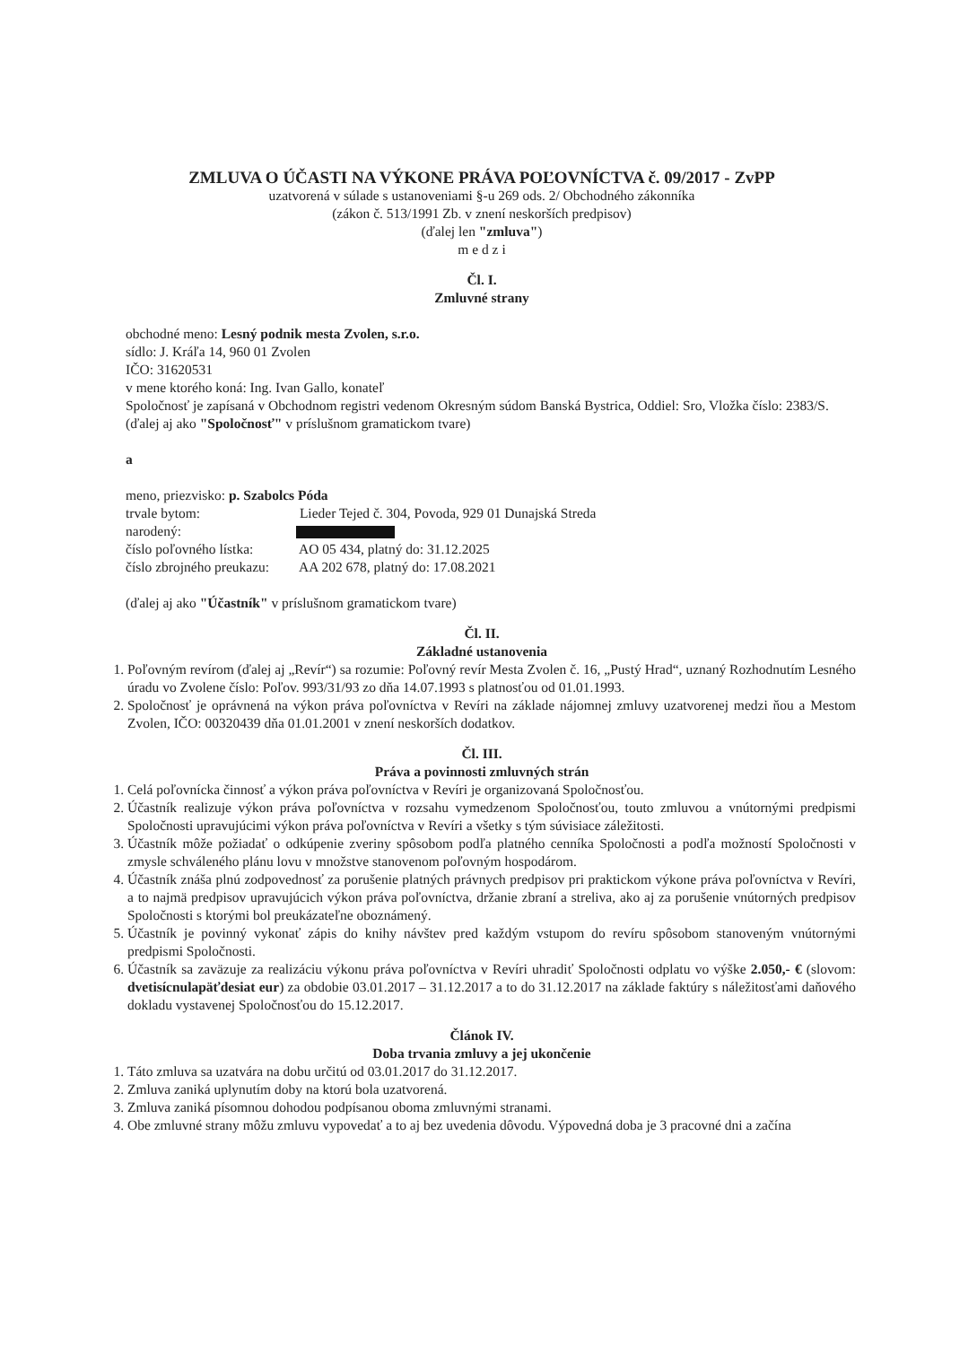ZMLUVA O ÚČASTI NA VÝKONE PRÁVA POĽOVNÍCTVA č. 09/2017 - ZvPP
uzatvorená v súlade s ustanoveniami §-u 269 ods. 2/ Obchodného zákonníka
(zákon č. 513/1991 Zb. v znení neskorších predpisov)
(ďalej len "zmluva")
m e d z i
Čl. I.
Zmluvné strany
obchodné meno: Lesný podnik mesta Zvolen, s.r.o.
sídlo: J. Kráľa 14, 960 01 Zvolen
IČO: 31620531
v mene ktorého koná: Ing. Ivan Gallo, konateľ
Spoločnosť je zapísaná v Obchodnom registri vedenom Okresným súdom Banská Bystrica, Oddiel: Sro, Vložka číslo: 2383/S.
(ďalej aj ako "Spoločnosť" v príslušnom gramatickom tvare)
a
meno, priezvisko: p. Szabolcs Póda
trvale bytom: Lieder Tejed č. 304, Povoda, 929 01 Dunajská Streda
narodený:
číslo poľovného lístka: AO 05 434, platný do: 31.12.2025
číslo zbrojného preukazu: AA 202 678, platný do: 17.08.2021
(ďalej aj ako "Účastník" v príslušnom gramatickom tvare)
Čl. II.
Základné ustanovenia
1. Poľovným revírom (ďalej aj „Revír“) sa rozumie: Poľovný revír Mesta Zvolen č. 16, „Pustý Hrad“, uznaný Rozhodnutím Lesného úradu vo Zvolene číslo: Poľov. 993/31/93 zo dňa 14.07.1993 s platnosťou od 01.01.1993.
2. Spoločnosť je oprávnená na výkon práva poľovníctva v Revíri na základe nájomnej zmluvy uzatvorenej medzi ňou a Mestom Zvolen, IČO: 00320439 dňa 01.01.2001 v znení neskorších dodatkov.
Čl. III.
Práva a povinnosti zmluvných strán
1. Celá poľovnícka činnosť a výkon práva poľovníctva v Revíri je organizovaná Spoločnosťou.
2. Účastník realizuje výkon práva poľovníctva v rozsahu vymedzenom Spoločnosťou, touto zmluvou a vnútornými predpismi Spoločnosti upravujúcimi výkon práva poľovníctva v Revíri a všetky s tým súvisiace záležitosti.
3. Účastník môže požiadať o odkúpenie zveriny spôsobom podľa platného cenníka Spoločnosti a podľa možností Spoločnosti v zmysle schváleného plánu lovu v množstve stanovenom poľovným hospodárom.
4. Účastník znáša plnú zodpovednosť za porušenie platných právnych predpisov pri praktickom výkone práva poľovníctva v Revíri, a to najmä predpisov upravujúcich výkon práva poľovníctva, držanie zbraní a streliva, ako aj za porušenie vnútorných predpisov Spoločnosti s ktorými bol preukázateľne oboznámený.
5. Účastník je povinný vykonať zápis do knihy návštev pred každým vstupom do revíru spôsobom stanoveným vnútornými predpismi Spoločnosti.
6. Účastník sa zaväzuje za realizáciu výkonu práva poľovníctva v Revíri uhradiť Spoločnosti odplatu vo výške 2.050,- € (slovom: dvetisícnulapäťdesiat eur) za obdobie 03.01.2017 – 31.12.2017 a to do 31.12.2017 na základe faktúry s náležitosťami daňového dokladu vystavenej Spoločnosťou do 15.12.2017.
Článok IV.
Doba trvania zmluvy a jej ukončenie
1. Táto zmluva sa uzatvára na dobu určitú od 03.01.2017 do 31.12.2017.
2. Zmluva zaniká uplynutím doby na ktorú bola uzatvorená.
3. Zmluva zaniká písomnou dohodou podpísanou oboma zmluvnými stranami.
4. Obe zmluvné strany môžu zmluvu vypovedať a to aj bez uvedenia dôvodu. Výpovedná doba je 3 pracovné dni a začína